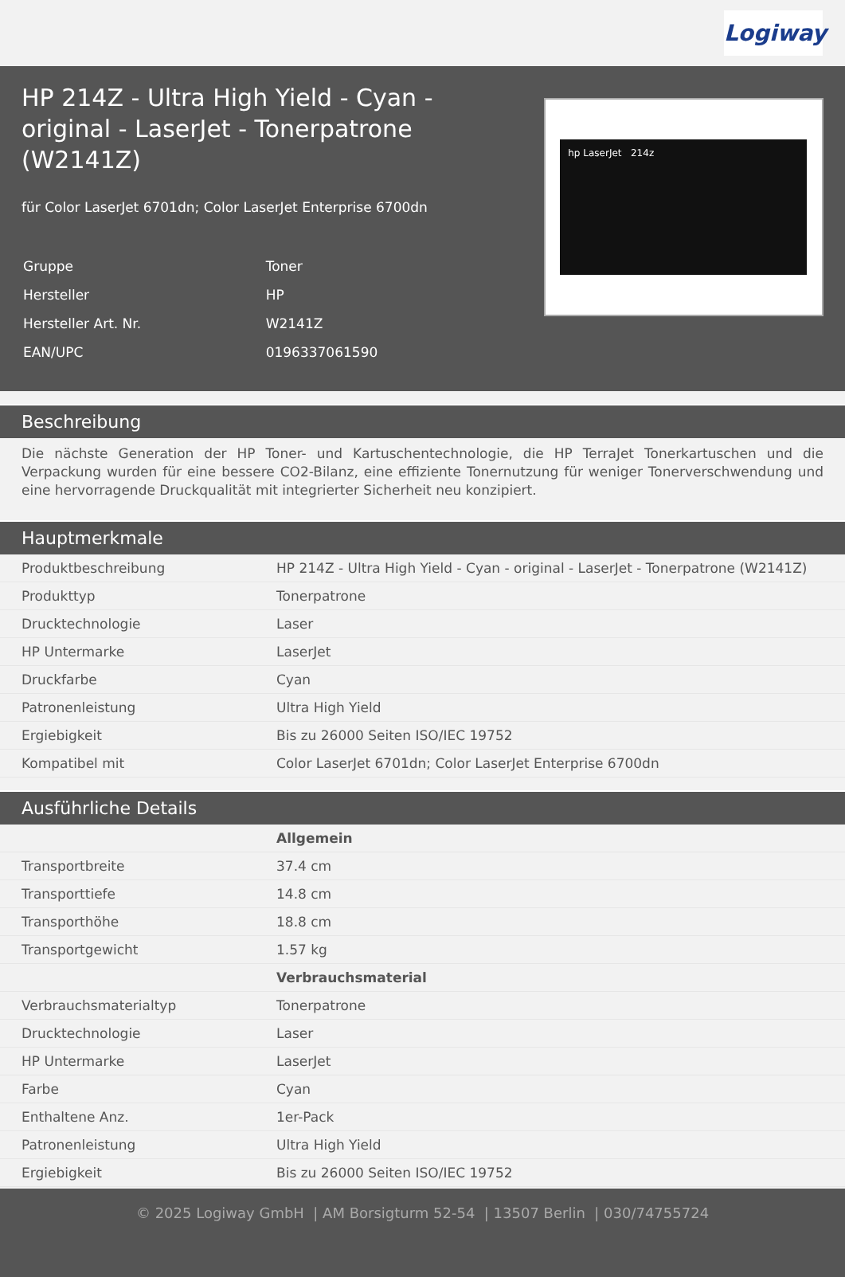Logiway
HP 214Z - Ultra High Yield - Cyan - original - LaserJet - Tonerpatrone (W2141Z)
für Color LaserJet 6701dn; Color LaserJet Enterprise 6700dn
| Gruppe | Toner |
| Hersteller | HP |
| Hersteller Art. Nr. | W2141Z |
| EAN/UPC | 0196337061590 |
hp LaserJet 214z
Beschreibung
Die nächste Generation der HP Toner- und Kartuschentechnologie, die HP TerraJet Tonerkartuschen und die Verpackung wurden für eine bessere CO2-Bilanz, eine effiziente Tonernutzung für weniger Tonerverschwendung und eine hervorragende Druckqualität mit integrierter Sicherheit neu konzipiert.
Hauptmerkmale
| Produktbeschreibung | HP 214Z - Ultra High Yield - Cyan - original - LaserJet - Tonerpatrone (W2141Z) |
| Produkttyp | Tonerpatrone |
| Drucktechnologie | Laser |
| HP Untermarke | LaserJet |
| Druckfarbe | Cyan |
| Patronenleistung | Ultra High Yield |
| Ergiebigkeit | Bis zu 26000 Seiten ISO/IEC 19752 |
| Kompatibel mit | Color LaserJet 6701dn; Color LaserJet Enterprise 6700dn |
Ausführliche Details
| | Allgemein |
| Transportbreite | 37.4 cm |
| Transporttiefe | 14.8 cm |
| Transporthöhe | 18.8 cm |
| Transportgewicht | 1.57 kg |
| | Verbrauchsmaterial |
| Verbrauchsmaterialtyp | Tonerpatrone |
| Drucktechnologie | Laser |
| HP Untermarke | LaserJet |
| Farbe | Cyan |
| Enthaltene Anz. | 1er-Pack |
| Patronenleistung | Ultra High Yield |
| Ergiebigkeit | Bis zu 26000 Seiten ISO/IEC 19752 |
© 2025 Logiway GmbH | AM Borsigturm 52-54 | 13507 Berlin | 030/74755724